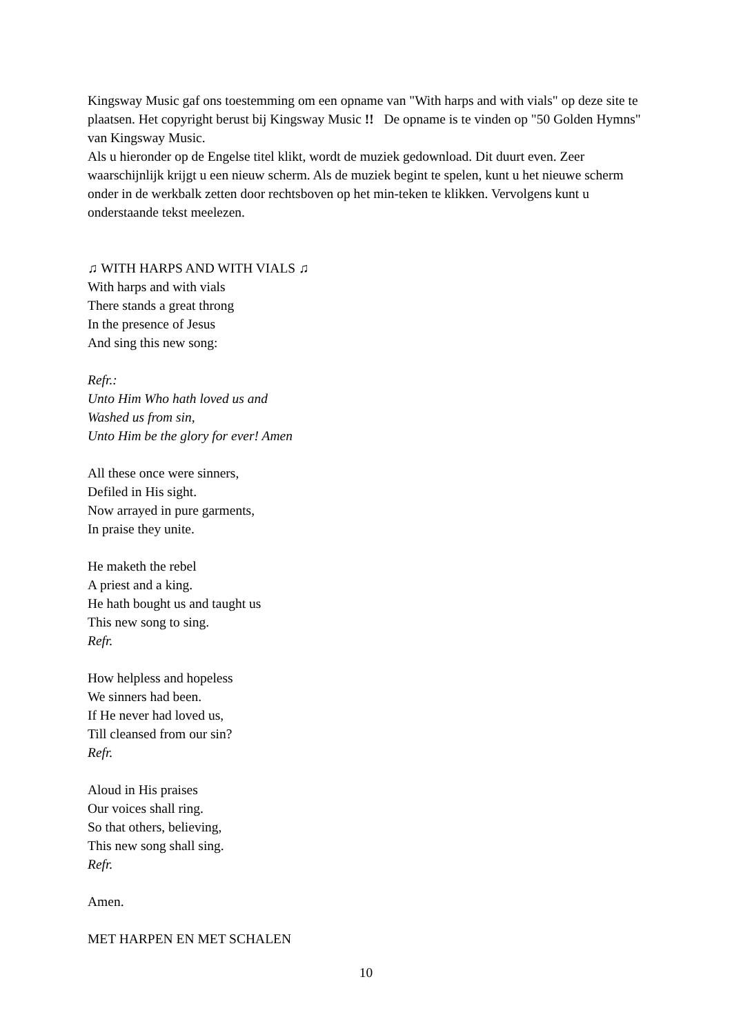Kingsway Music gaf ons toestemming om een opname van "With harps and with vials" op deze site te plaatsen. Het copyright berust bij Kingsway Music !! De opname is te vinden op "50 Golden Hymns" van Kingsway Music.
Als u hieronder op de Engelse titel klikt, wordt de muziek gedownload. Dit duurt even. Zeer waarschijnlijk krijgt u een nieuw scherm. Als de muziek begint te spelen, kunt u het nieuwe scherm onder in de werkbalk zetten door rechtsboven op het min-teken te klikken. Vervolgens kunt u onderstaande tekst meelezen.
♫ WITH HARPS AND WITH VIALS ♫
With harps and with vials
There stands a great throng
In the presence of Jesus
And sing this new song:
Refr.:
Unto Him Who hath loved us and
Washed us from sin,
Unto Him be the glory for ever! Amen
All these once were sinners,
Defiled in His sight.
Now arrayed in pure garments,
In praise they unite.
He maketh the rebel
A priest and a king.
He hath bought us and taught us
This new song to sing.
Refr.
How helpless and hopeless
We sinners had been.
If He never had loved us,
Till cleansed from our sin?
Refr.
Aloud in His praises
Our voices shall ring.
So that others, believing,
This new song shall sing.
Refr.
Amen.
MET HARPEN EN MET SCHALEN
10